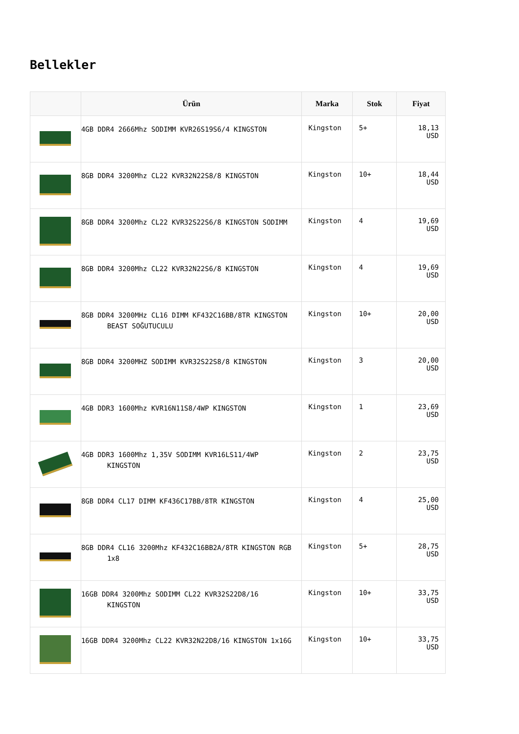Bellekler
| | Ürün | Marka | Stok | Fiyat |
| --- | --- | --- | --- | --- |
| | 4GB DDR4 2666Mhz SODIMM KVR26S19S6/4 KINGSTON | Kingston | 5+ | 18,13 USD |
| | 8GB DDR4 3200Mhz CL22 KVR32N22S8/8 KINGSTON | Kingston | 10+ | 18,44 USD |
| | 8GB DDR4 3200Mhz CL22 KVR32S22S6/8 KINGSTON SODIMM | Kingston | 4 | 19,69 USD |
| | 8GB DDR4 3200Mhz CL22 KVR32N22S6/8 KINGSTON | Kingston | 4 | 19,69 USD |
| | 8GB DDR4 3200MHz CL16 DIMM KF432C16BB/8TR KINGSTON BEAST SOĞUTUCULU | Kingston | 10+ | 20,00 USD |
| | 8GB DDR4 3200MHZ SODIMM KVR32S22S8/8 KINGSTON | Kingston | 3 | 20,00 USD |
| | 4GB DDR3 1600Mhz KVR16N11S8/4WP KINGSTON | Kingston | 1 | 23,69 USD |
| | 4GB DDR3 1600Mhz 1,35V SODIMM KVR16LS11/4WP KINGSTON | Kingston | 2 | 23,75 USD |
| | 8GB DDR4 CL17 DIMM KF436C17BB/8TR KINGSTON | Kingston | 4 | 25,00 USD |
| | 8GB DDR4 CL16 3200Mhz KF432C16BB2A/8TR KINGSTON RGB 1x8 | Kingston | 5+ | 28,75 USD |
| | 16GB DDR4 3200Mhz SODIMM CL22 KVR32S22D8/16 KINGSTON | Kingston | 10+ | 33,75 USD |
| | 16GB DDR4 3200Mhz CL22 KVR32N22D8/16 KINGSTON 1x16G | Kingston | 10+ | 33,75 USD |